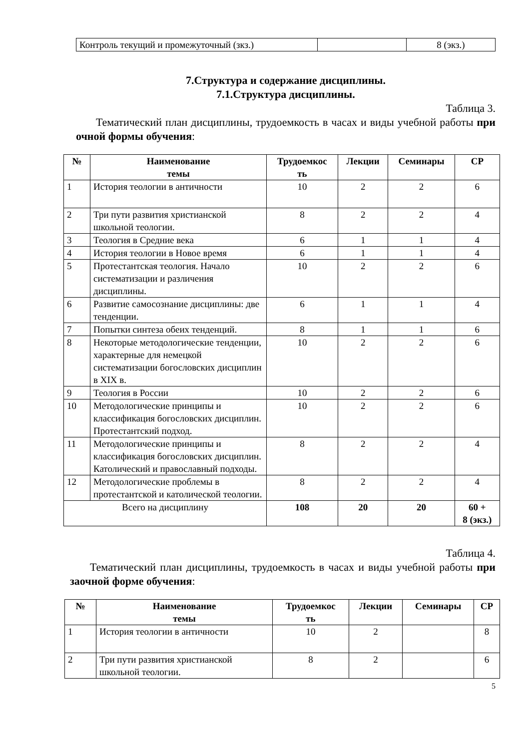| Контроль текущий и промежуточный (зкз.) | | 8 (экз.) |
7.Структура и содержание дисциплины.
7.1.Структура дисциплины.
Таблица 3.
Тематический план дисциплины, трудоемкость в часах и виды учебной работы при очной формы обучения:
| № | Наименование темы | Трудоемкос ть | Лекции | Семинары | СР |
| --- | --- | --- | --- | --- | --- |
| 1 | История теологии в античности | 10 | 2 | 2 | 6 |
| 2 | Три пути развития христианской школьной теологии. | 8 | 2 | 2 | 4 |
| 3 | Теология в Средние века | 6 | 1 | 1 | 4 |
| 4 | История теологии в Новое время | 6 | 1 | 1 | 4 |
| 5 | Протестантская теология. Начало систематизации и различения дисциплины. | 10 | 2 | 2 | 6 |
| 6 | Развитие самосознание дисциплины: две тенденции. | 6 | 1 | 1 | 4 |
| 7 | Попытки синтеза обеих тенденций. | 8 | 1 | 1 | 6 |
| 8 | Некоторые методологические тенденции, характерные для немецкой систематизации богословских дисциплин в XIX в. | 10 | 2 | 2 | 6 |
| 9 | Теология в России | 10 | 2 | 2 | 6 |
| 10 | Методологические принципы и классификация богословских дисциплин. Протестантский подход. | 10 | 2 | 2 | 6 |
| 11 | Методологические принципы и классификация богословских дисциплин. Католический и православный подходы. | 8 | 2 | 2 | 4 |
| 12 | Методологические проблемы в протестантской и католической теологии. | 8 | 2 | 2 | 4 |
| Всего на дисциплину | | 108 | 20 | 20 | 60 + 8 (экз.) |
Таблица 4.
Тематический план дисциплины, трудоемкость в часах и виды учебной работы при заочной форме обучения:
| № | Наименование темы | Трудоемкос ть | Лекции | Семинары | СР |
| --- | --- | --- | --- | --- | --- |
| 1 | История теологии в античности | 10 | 2 | | 8 |
| 2 | Три пути развития христианской школьной теологии. | 8 | 2 | | 6 |
5